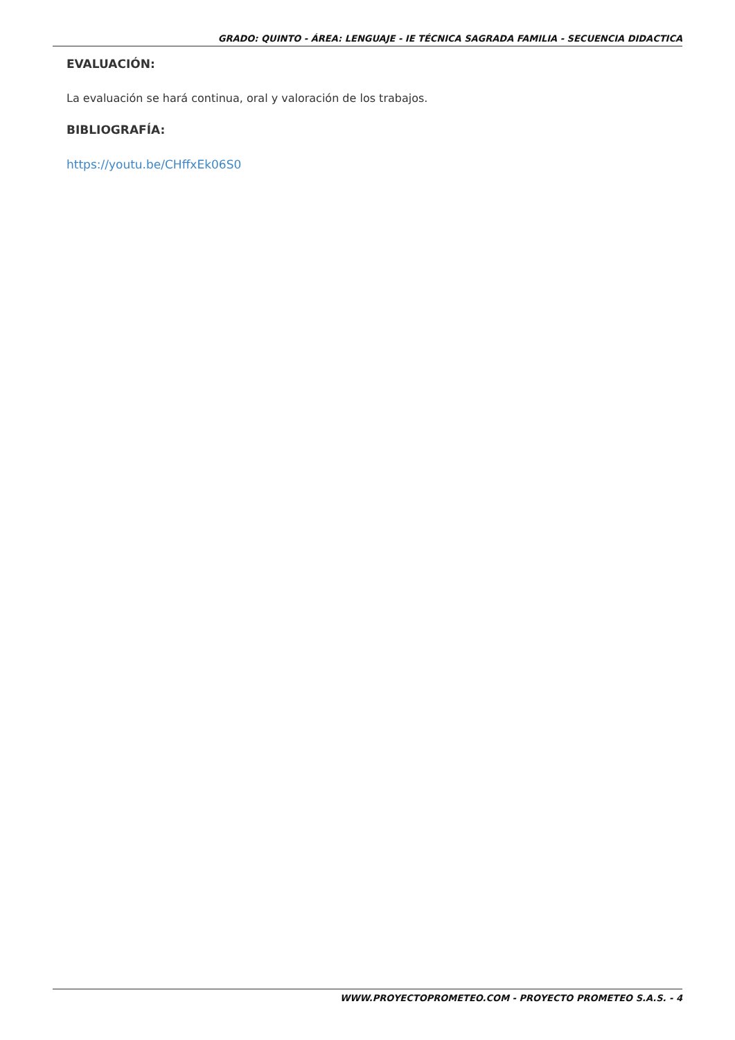GRADO: QUINTO - ÁREA: LENGUAJE - IE TÉCNICA SAGRADA FAMILIA - SECUENCIA DIDACTICA
EVALUACIÓN:
La evaluación se hará continua, oral y valoración de los trabajos.
BIBLIOGRAFÍA:
https://youtu.be/CHffxEk06S0
WWW.PROYECTOPROMETEO.COM - PROYECTO PROMETEO S.A.S. - 4